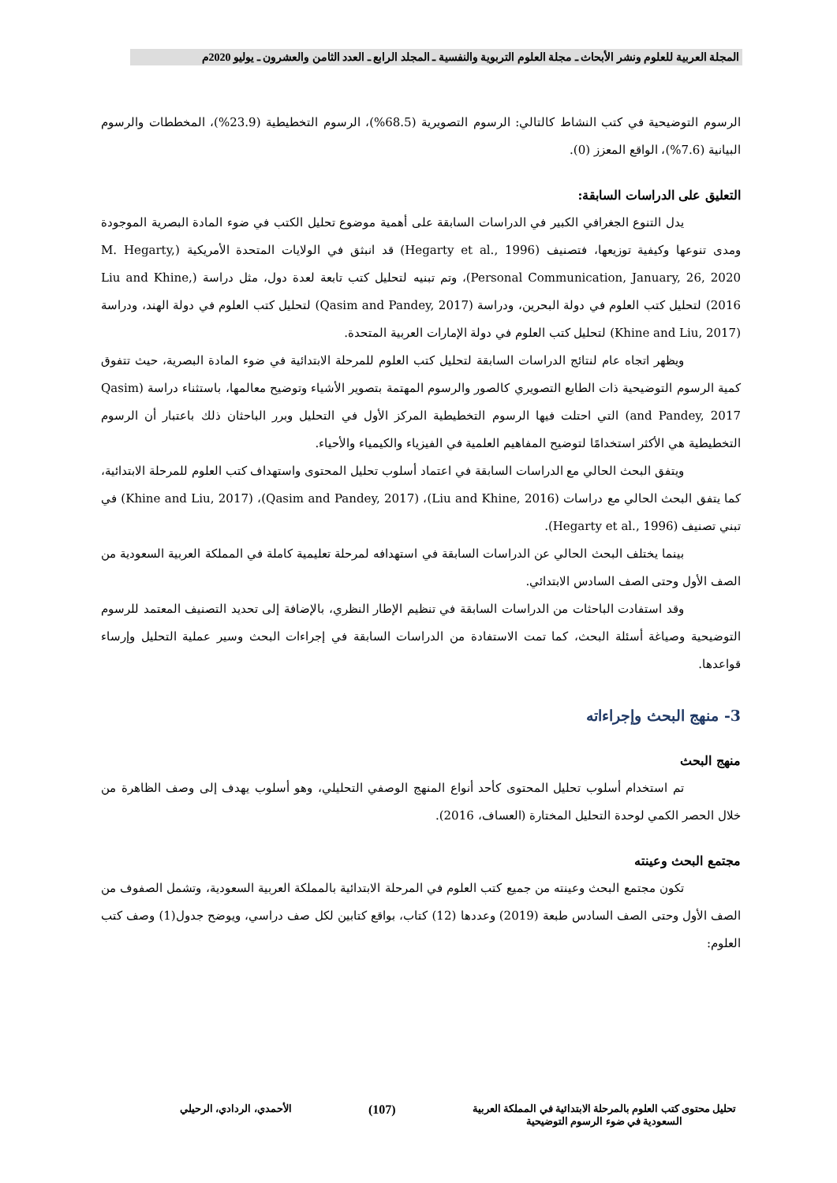المجلة العربية للعلوم ونشر الأبحاث ـ مجلة العلوم التربوية والنفسية ـ المجلد الرابع ـ العدد الثامن والعشرون ـ يوليو 2020م
الرسوم التوضيحية في كتب النشاط كالتالي: الرسوم التصويرية (68.5%)، الرسوم التخطيطية (23.9%)، المخططات والرسوم البيانية (7.6%)، الواقع المعزز (0).
التعليق على الدراسات السابقة:
يدل التنوع الجغرافي الكبير في الدراسات السابقة على أهمية موضوع تحليل الكتب في ضوء المادة البصرية الموجودة ومدى تنوعها وكيفية توزيعها، فتصنيف (Hegarty et al., 1996) قد انبثق في الولايات المتحدة الأمريكية (M. Hegarty, Personal Communication, January, 26, 2020)، وتم تبنيه لتحليل كتب تابعة لعدة دول، مثل دراسة (Liu and Khine, 2016) لتحليل كتب العلوم في دولة البحرين، ودراسة (Qasim and Pandey, 2017) لتحليل كتب العلوم في دولة الهند، ودراسة (Khine and Liu, 2017) لتحليل كتب العلوم في دولة الإمارات العربية المتحدة.
ويظهر اتجاه عام لنتائج الدراسات السابقة لتحليل كتب العلوم للمرحلة الابتدائية في ضوء المادة البصرية، حيث تتفوق كمية الرسوم التوضيحية ذات الطابع التصويري كالصور والرسوم المهتمة بتصوير الأشياء وتوضيح معالمها، باستثناء دراسة (Qasim and Pandey, 2017) التي احتلت فيها الرسوم التخطيطية المركز الأول في التحليل وبرر الباحثان ذلك باعتبار أن الرسوم التخطيطية هي الأكثر استخدامًا لتوضيح المفاهيم العلمية في الفيزياء والكيمياء والأحياء.
ويتفق البحث الحالي مع الدراسات السابقة في اعتماد أسلوب تحليل المحتوى واستهداف كتب العلوم للمرحلة الابتدائية، كما يتفق البحث الحالي مع دراسات (Liu and Khine, 2016)، (Qasim and Pandey, 2017)، (Khine and Liu, 2017) في تبني تصنيف (Hegarty et al., 1996).
بينما يختلف البحث الحالي عن الدراسات السابقة في استهدافه لمرحلة تعليمية كاملة في المملكة العربية السعودية من الصف الأول وحتى الصف السادس الابتدائي.
وقد استفادت الباحثات من الدراسات السابقة في تنظيم الإطار النظري، بالإضافة إلى تحديد التصنيف المعتمد للرسوم التوضيحية وصياغة أسئلة البحث، كما تمت الاستفادة من الدراسات السابقة في إجراءات البحث وسير عملية التحليل وإرساء قواعدها.
3- منهج البحث وإجراءاته
منهج البحث
تم استخدام أسلوب تحليل المحتوى كأحد أنواع المنهج الوصفي التحليلي، وهو أسلوب يهدف إلى وصف الظاهرة من خلال الحصر الكمي لوحدة التحليل المختارة (العساف، 2016).
مجتمع البحث وعينته
تكون مجتمع البحث وعينته من جميع كتب العلوم في المرحلة الابتدائية بالمملكة العربية السعودية، وتشمل الصفوف من الصف الأول وحتى الصف السادس طبعة (2019) وعددها (12) كتاب، بواقع كتابين لكل صف دراسي، ويوضح جدول(1) وصف كتب العلوم:
تحليل محتوى كتب العلوم بالمرحلة الابتدائية في المملكة العربية
السعودية في ضوء الرسوم التوضيحية
(107)
الأحمدي، الردادي، الرحيلي